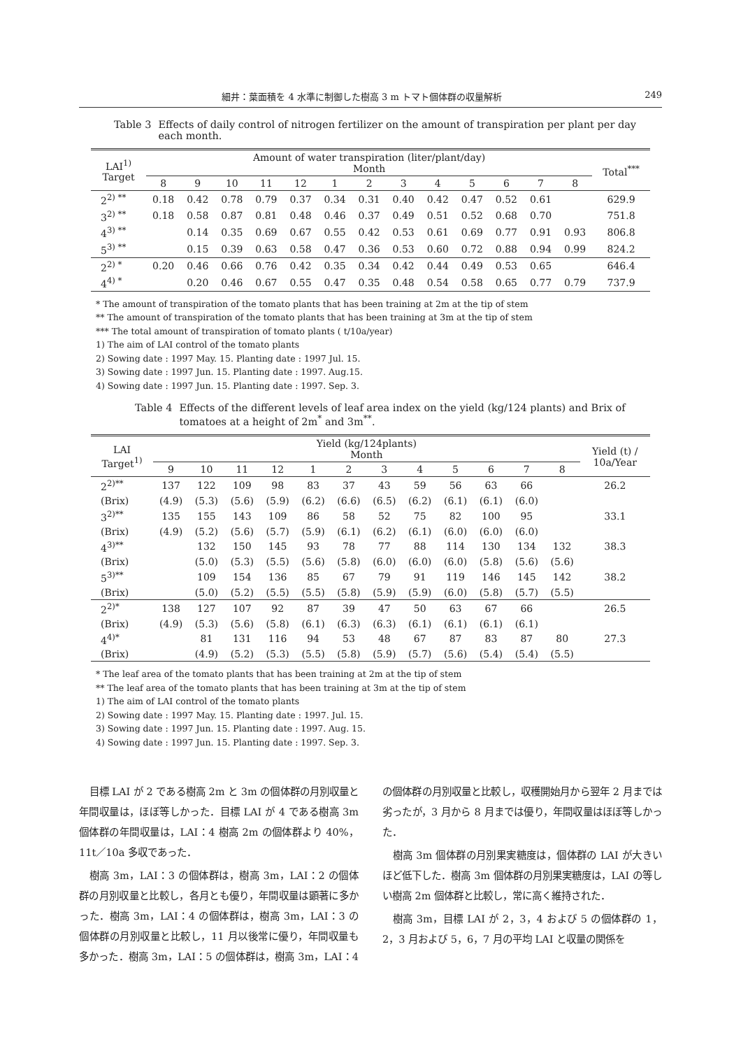細井：葉面積を 4 水準に制御した樹高 3 m トマト個体群の収量解析 249
Table 3 Effects of daily control of nitrogen fertilizer on the amount of transpiration per plant per day each month.
| LAI<sup>1)</sup> Target | Amount of water transpiration (liter/plant/day) Month | | | | | | | | | | | | | Total<sup>***</sup> |
| --- | --- | --- | --- | --- | --- | --- | --- | --- | --- | --- | --- | --- | --- | --- |
| | 8 | 9 | 10 | 11 | 12 | 1 | 2 | 3 | 4 | 5 | 6 | 7 | 8 | |
| 2<sup>2) **</sup> | 0.18 | 0.42 | 0.78 | 0.79 | 0.37 | 0.34 | 0.31 | 0.40 | 0.42 | 0.47 | 0.52 | 0.61 | | 629.9 |
| 3<sup>2) **</sup> | 0.18 | 0.58 | 0.87 | 0.81 | 0.48 | 0.46 | 0.37 | 0.49 | 0.51 | 0.52 | 0.68 | 0.70 | | 751.8 |
| 4<sup>3) **</sup> | | 0.14 | 0.35 | 0.69 | 0.67 | 0.55 | 0.42 | 0.53 | 0.61 | 0.69 | 0.77 | 0.91 | 0.93 | 806.8 |
| 5<sup>3) **</sup> | | 0.15 | 0.39 | 0.63 | 0.58 | 0.47 | 0.36 | 0.53 | 0.60 | 0.72 | 0.88 | 0.94 | 0.99 | 824.2 |
| 2<sup>2) *</sup> | 0.20 | 0.46 | 0.66 | 0.76 | 0.42 | 0.35 | 0.34 | 0.42 | 0.44 | 0.49 | 0.53 | 0.65 | | 646.4 |
| 4<sup>4) *</sup> | | 0.20 | 0.46 | 0.67 | 0.55 | 0.47 | 0.35 | 0.48 | 0.54 | 0.58 | 0.65 | 0.77 | 0.79 | 737.9 |
* The amount of transpiration of the tomato plants that has been training at 2m at the tip of stem
** The amount of transpiration of the tomato plants that has been training at 3m at the tip of stem
*** The total amount of transpiration of tomato plants ( t/10a/year)
1) The aim of LAI control of the tomato plants
2) Sowing date : 1997 May. 15. Planting date : 1997 Jul. 15.
3) Sowing date : 1997 Jun. 15. Planting date : 1997. Aug.15.
4) Sowing date : 1997 Jun. 15. Planting date : 1997. Sep. 3.
Table 4 Effects of the different levels of leaf area index on the yield (kg/124 plants) and Brix of tomatoes at a height of 2m<sup>*</sup> and 3m<sup>**</sup>.
| LAI Target<sup>1)</sup> | Yield (kg/124plants) Month | | | | | | | | | | | | Yield (t) / 10a/Year |
| --- | --- | --- | --- | --- | --- | --- | --- | --- | --- | --- | --- | --- | --- |
| | 9 | 10 | 11 | 12 | 1 | 2 | 3 | 4 | 5 | 6 | 7 | 8 | |
| 2<sup>2)**</sup> | 137 | 122 | 109 | 98 | 83 | 37 | 43 | 59 | 56 | 63 | 66 | | 26.2 |
| (Brix) | (4.9) | (5.3) | (5.6) | (5.9) | (6.2) | (6.6) | (6.5) | (6.2) | (6.1) | (6.1) | (6.0) | | |
| 3<sup>2)**</sup> | 135 | 155 | 143 | 109 | 86 | 58 | 52 | 75 | 82 | 100 | 95 | | 33.1 |
| (Brix) | (4.9) | (5.2) | (5.6) | (5.7) | (5.9) | (6.1) | (6.2) | (6.1) | (6.0) | (6.0) | (6.0) | | |
| 4<sup>3)**</sup> | | 132 | 150 | 145 | 93 | 78 | 77 | 88 | 114 | 130 | 134 | 132 | 38.3 |
| (Brix) | | (5.0) | (5.3) | (5.5) | (5.6) | (5.8) | (6.0) | (6.0) | (6.0) | (5.8) | (5.6) | (5.6) | |
| 5<sup>3)**</sup> | | 109 | 154 | 136 | 85 | 67 | 79 | 91 | 119 | 146 | 145 | 142 | 38.2 |
| (Brix) | | (5.0) | (5.2) | (5.5) | (5.5) | (5.8) | (5.9) | (5.9) | (6.0) | (5.8) | (5.7) | (5.5) | |
| 2<sup>2)*</sup> | 138 | 127 | 107 | 92 | 87 | 39 | 47 | 50 | 63 | 67 | 66 | | 26.5 |
| (Brix) | (4.9) | (5.3) | (5.6) | (5.8) | (6.1) | (6.3) | (6.3) | (6.1) | (6.1) | (6.1) | (6.1) | | |
| 4<sup>4)*</sup> | | 81 | 131 | 116 | 94 | 53 | 48 | 67 | 87 | 83 | 87 | 80 | 27.3 |
| (Brix) | | (4.9) | (5.2) | (5.3) | (5.5) | (5.8) | (5.9) | (5.7) | (5.6) | (5.4) | (5.4) | (5.5) | |
* The leaf area of the tomato plants that has been training at 2m at the tip of stem
** The leaf area of the tomato plants that has been training at 3m at the tip of stem
1) The aim of LAI control of the tomato plants
2) Sowing date : 1997 May. 15. Planting date : 1997. Jul. 15.
3) Sowing date : 1997 Jun. 15. Planting date : 1997. Aug. 15.
4) Sowing date : 1997 Jun. 15. Planting date : 1997. Sep. 3.
目標 LAI が 2 である樹高 2m と 3m の個体群の月別収量と年間収量は，ほぼ等しかった．目標 LAI が 4 である樹高 3m 個体群の年間収量は，LAI：4 樹高 2m の個体群より 40%，11t／10a 多収であった．
樹高 3m，LAI：3 の個体群は，樹高 3m，LAI：2 の個体群の月別収量と比較し，各月とも優り，年間収量は顕著に多かった．樹高 3m，LAI：4 の個体群は，樹高 3m，LAI：3 の個体群の月別収量と比較し，11 月以後常に優り，年間収量も多かった．樹高 3m，LAI：5 の個体群は，樹高 3m，LAI：4 の個体群の月別収量と比較し，収穫開始月から翌年 2 月までは劣ったが，3 月から 8 月までは優り，年間収量はほぼ等しかった．
樹高 3m 個体群の月別果実糖度は，個体群の LAI が大きいほど低下した．樹高 3m 個体群の月別果実糖度は，LAI の等しい樹高 2m 個体群と比較し，常に高く維持された．
樹高 3m，目標 LAI が 2，3，4 および 5 の個体群の 1，2，3 月および 5，6，7 月の平均 LAI と収量の関係を